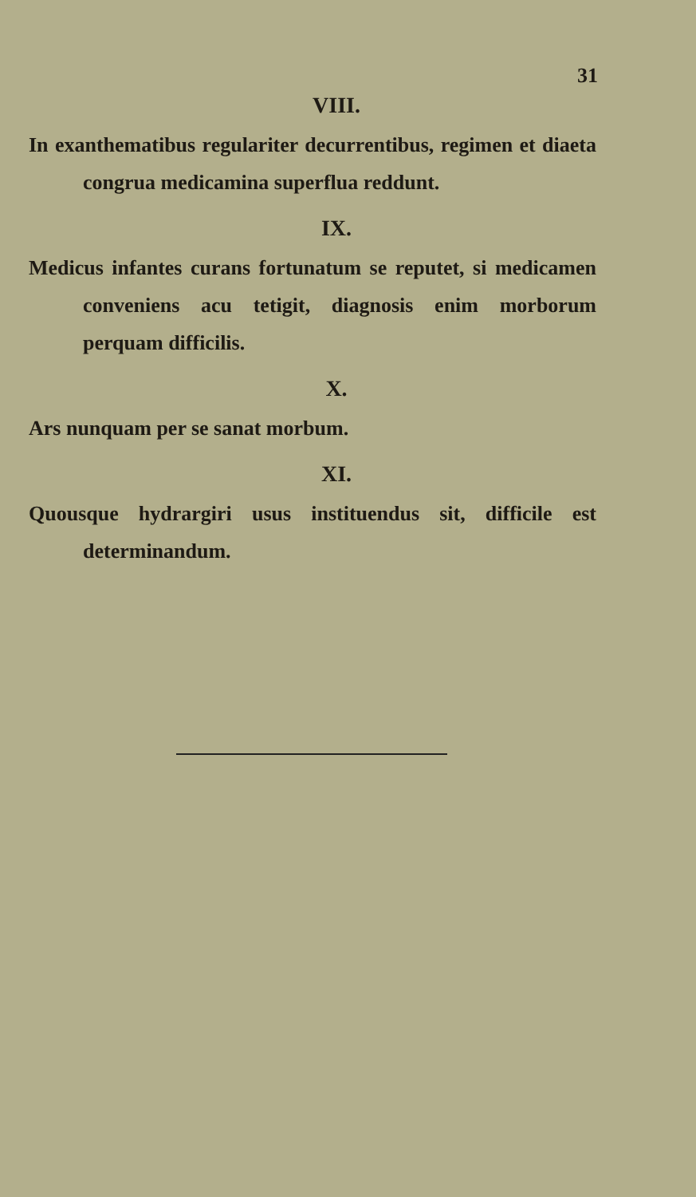31
VIII.
In exanthematibus regulariter decurrentibus, regimen et diaeta congrua medicamina superflua reddunt.
IX.
Medicus infantes curans fortunatum se reputet, si medicamen conveniens acu tetigit, diagnosis enim morborum perquam difficilis.
X.
Ars nunquam per se sanat morbum.
XI.
Quousque hydrargiri usus instituendus sit, difficile est determinandum.